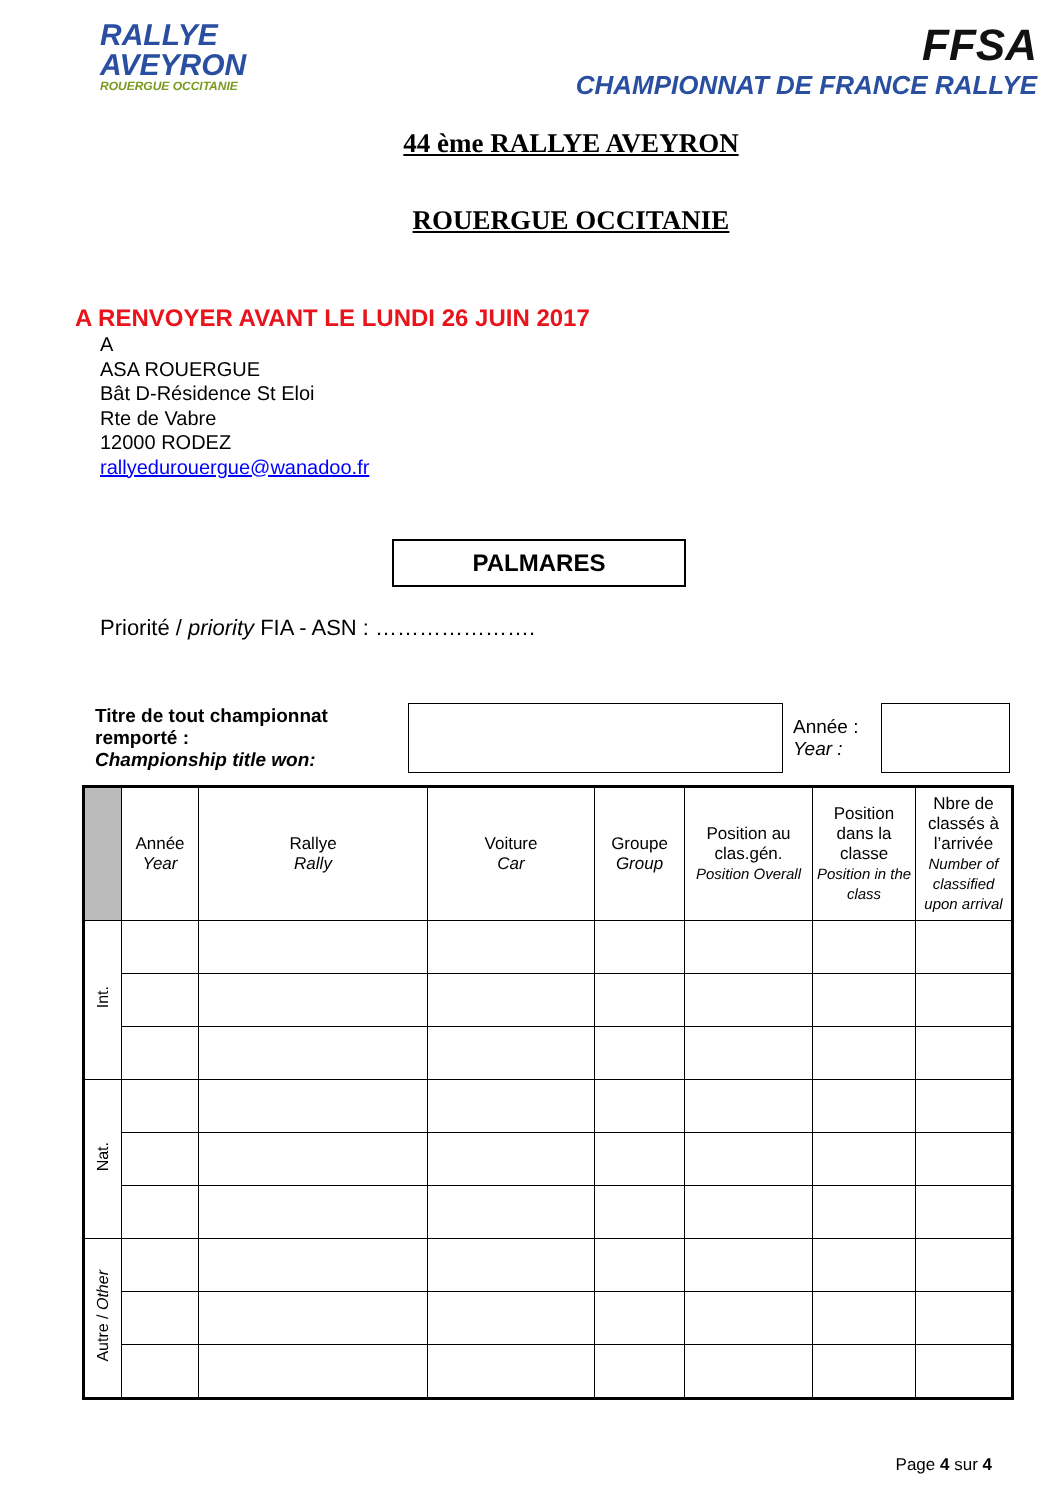RALLYE
AVEYRON
ROUERGUE OCCITANIE
FFSA
CHAMPIONNAT DE FRANCE RALLYE
44 ème RALLYE AVEYRON
ROUERGUE OCCITANIE
A RENVOYER AVANT LE LUNDI 26 JUIN 2017
A
ASA ROUERGUE
Bât D-Résidence St Eloi
Rte de Vabre
12000 RODEZ
rallyedurouergue@wanadoo.fr
PALMARES
Priorité / priority FIA - ASN : ………………….
Titre de tout championnat remporté :
Championship title won:
Année :
Year :
| | Année Year | Rallye Rally | Voiture Car | Groupe Group | Position au clas.gén. Position Overall | Position dans la classe Position in the class | Nbre de classés à l’arrivée Number of classified upon arrival |
| --- | --- | --- | --- | --- | --- | --- | --- |
| Int. | | | | | | | |
| Nat. | | | | | | | |
| Autre / Other | | | | | | | |
Page 4 sur 4